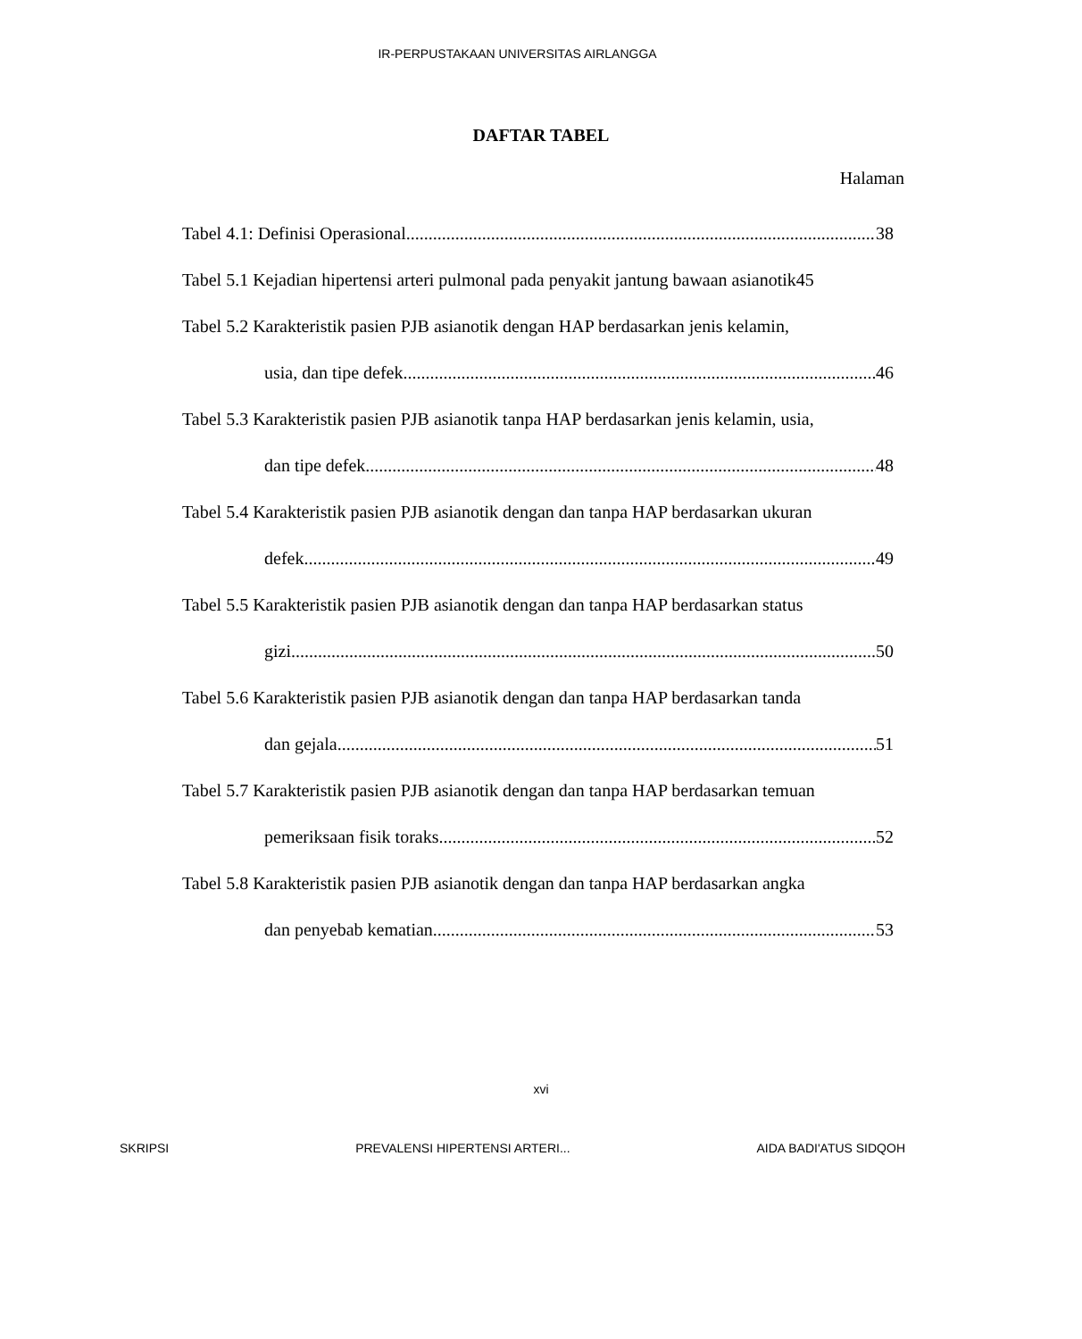IR-PERPUSTAKAAN UNIVERSITAS AIRLANGGA
DAFTAR TABEL
Halaman
Tabel 4.1: Definisi Operasional 38
Tabel 5.1 Kejadian hipertensi arteri pulmonal pada penyakit jantung bawaan asianotik45
Tabel 5.2 Karakteristik pasien PJB asianotik dengan HAP berdasarkan jenis kelamin,
usia, dan tipe defek 46
Tabel 5.3 Karakteristik pasien PJB asianotik tanpa HAP berdasarkan jenis kelamin, usia,
dan tipe defek 48
Tabel 5.4 Karakteristik pasien PJB asianotik dengan dan tanpa HAP berdasarkan ukuran
defek 49
Tabel 5.5 Karakteristik pasien PJB asianotik dengan dan tanpa HAP berdasarkan status
gizi 50
Tabel 5.6 Karakteristik pasien PJB asianotik dengan dan tanpa HAP berdasarkan tanda
dan gejala 51
Tabel 5.7 Karakteristik pasien PJB asianotik dengan dan tanpa HAP berdasarkan temuan
pemeriksaan fisik toraks 52
Tabel 5.8 Karakteristik pasien PJB asianotik dengan dan tanpa HAP berdasarkan angka
dan penyebab kematian 53
xvi
SKRIPSI PREVALENSI HIPERTENSI ARTERI... AIDA BADI'ATUS SIDQOH